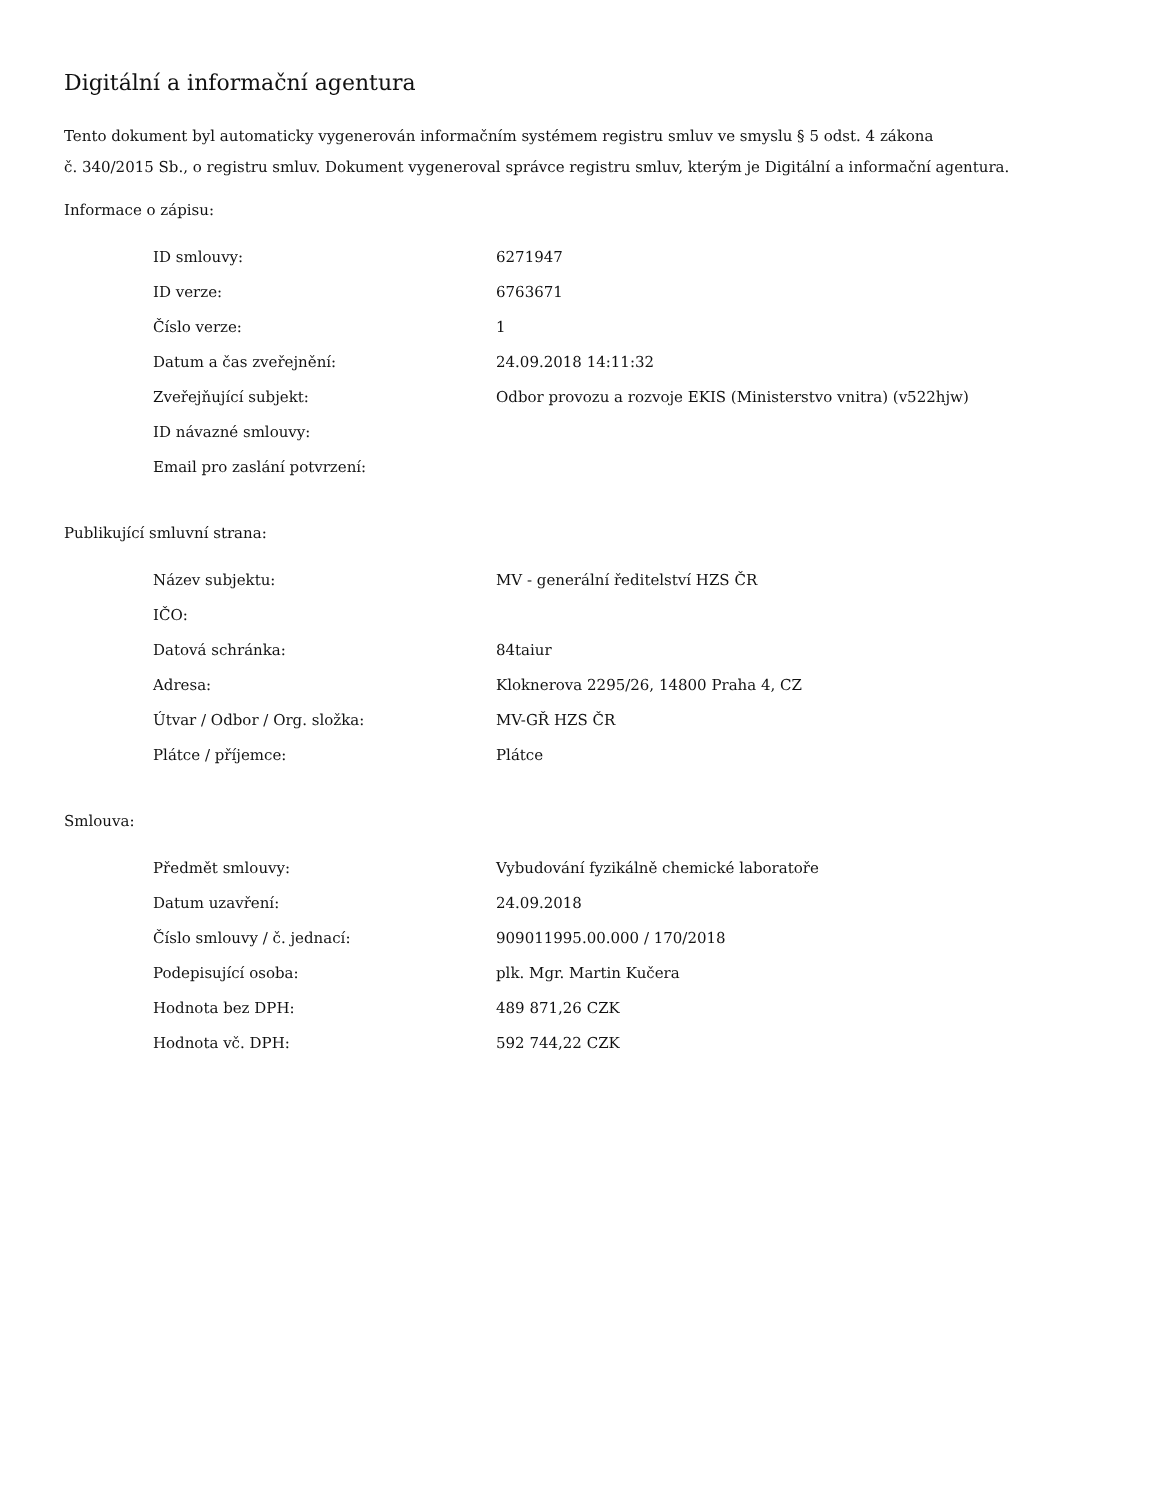Digitální a informační agentura
Tento dokument byl automaticky vygenerován informačním systémem registru smluv ve smyslu § 5 odst. 4 zákona
č. 340/2015 Sb., o registru smluv. Dokument vygeneroval správce registru smluv, kterým je Digitální a informační agentura.
Informace o zápisu:
| ID smlouvy: | 6271947 |
| ID verze: | 6763671 |
| Číslo verze: | 1 |
| Datum a čas zveřejnění: | 24.09.2018 14:11:32 |
| Zveřejňující subjekt: | Odbor provozu a rozvoje EKIS (Ministerstvo vnitra) (v522hjw) |
| ID návazné smlouvy: | |
| Email pro zaslání potvrzení: | |
Publikující smluvní strana:
| Název subjektu: | MV - generální ředitelství HZS ČR |
| IČO: | |
| Datová schránka: | 84taiur |
| Adresa: | Kloknerova 2295/26, 14800 Praha 4, CZ |
| Útvar / Odbor / Org. složka: | MV-GŘ HZS ČR |
| Plátce / příjemce: | Plátce |
Smlouva:
| Předmět smlouvy: | Vybudování fyzikálně chemické laboratoře |
| Datum uzavření: | 24.09.2018 |
| Číslo smlouvy / č. jednací: | 909011995.00.000 / 170/2018 |
| Podepisující osoba: | plk. Mgr. Martin Kučera |
| Hodnota bez DPH: | 489 871,26 CZK |
| Hodnota vč. DPH: | 592 744,22 CZK |